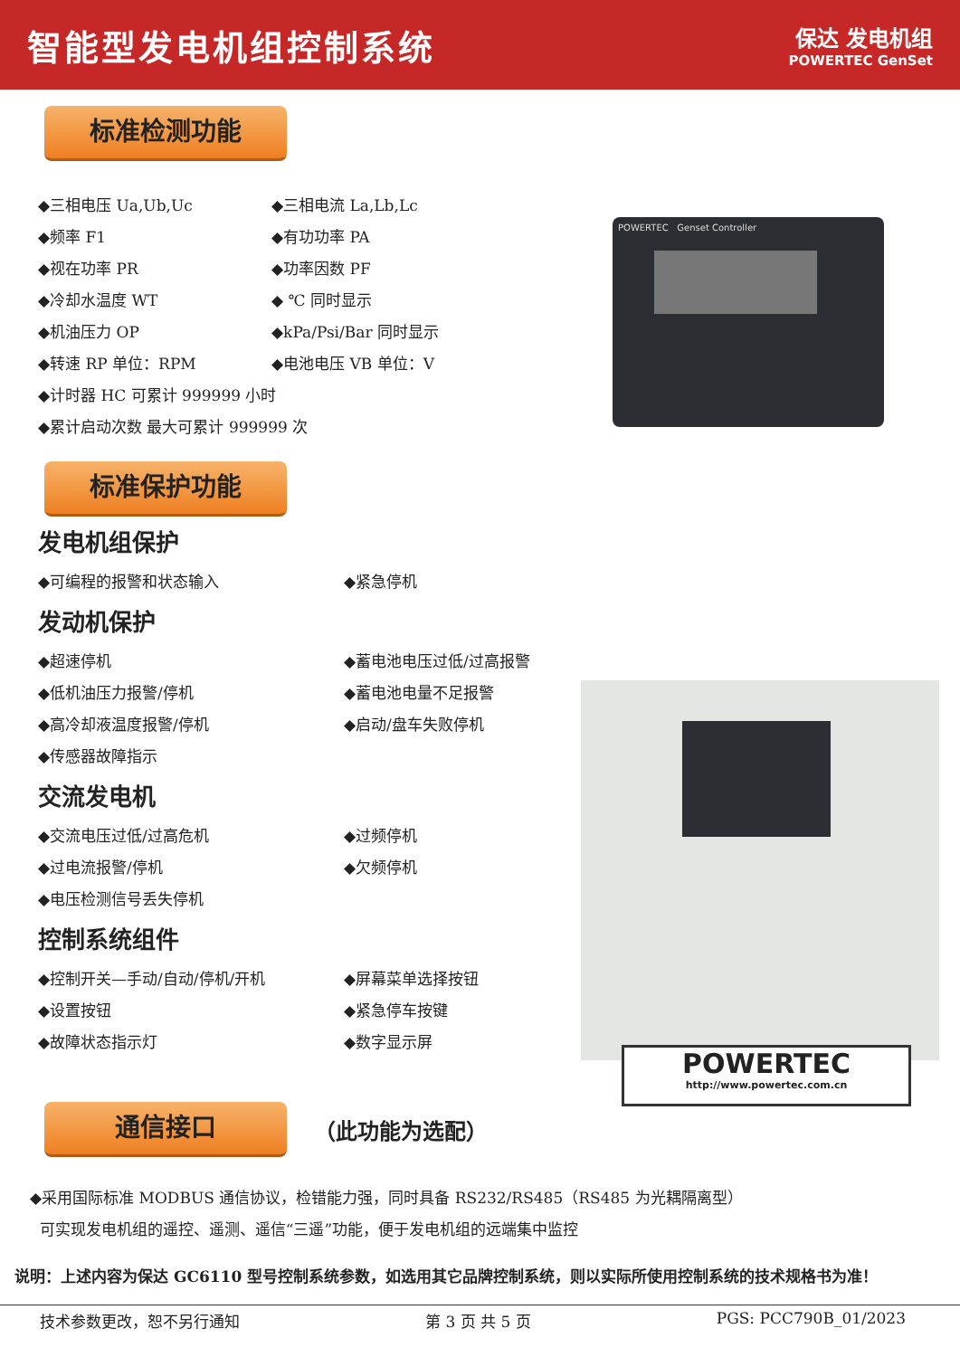智能型发电机组控制系统
保达 发电机组
POWERTEC GenSet
标准检测功能
◆三相电压 Ua,Ub,Uc ◆三相电流 La,Lb,Lc
◆频率 F1 ◆有功功率 PA
◆视在功率 PR ◆功率因数 PF
◆冷却水温度 WT ◆ ℃ 同时显示
◆机油压力 OP ◆kPa/Psi/Bar 同时显示
◆转速 RP 单位：RPM ◆电池电压 VB 单位：V
◆计时器 HC 可累计 999999 小时
◆累计启动次数 最大可累计 999999 次
标准保护功能
发电机组保护
◆可编程的报警和状态输入 ◆紧急停机
发动机保护
◆超速停机 ◆蓄电池电压过低/过高报警
◆低机油压力报警/停机 ◆蓄电池电量不足报警
◆高冷却液温度报警/停机 ◆启动/盘车失败停机
◆传感器故障指示
交流发电机
◆交流电压过低/过高危机 ◆过频停机
◆过电流报警/停机 ◆欠频停机
◆电压检测信号丢失停机
控制系统组件
◆控制开关—手动/自动/停机/开机 ◆屏幕菜单选择按钮
◆设置按钮 ◆紧急停车按键
◆故障状态指示灯 ◆数字显示屏
通信接口
（此功能为选配）
◆采用国际标准 MODBUS 通信协议，检错能力强，同时具备 RS232/RS485（RS485 为光耦隔离型）
可实现发电机组的遥控、遥测、遥信“三遥”功能，便于发电机组的远端集中监控
说明：上述内容为保达 GC6110 型号控制系统参数，如选用其它品牌控制系统，则以实际所使用控制系统的技术规格书为准！
技术参数更改，恕不另行通知 第 3 页 共 5 页 PGS: PCC790B_01/2023
POWERTEC Genset Controller
POWERTEC
http://www.powertec.com.cn